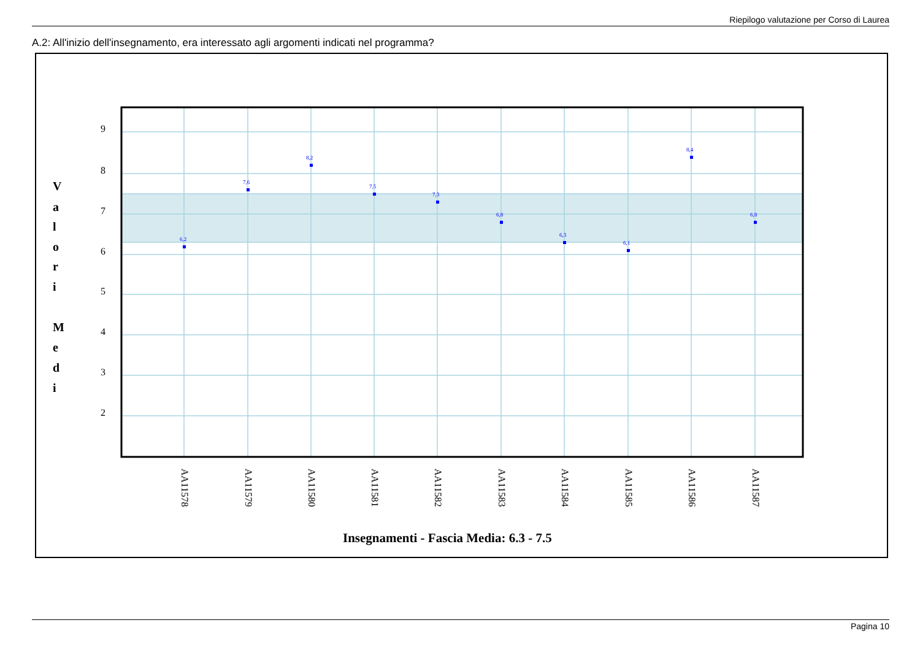Riepilogo valutazione per Corso di Laurea
A.2: All'inizio dell'insegnamento, era interessato agli argomenti indicati nel programma?
9
8
7
6
5
4
3
2
V
a
l
o
r
i
M
e
d
i
6,2
7,6
8,2
7,5
7,3
6,8
6,3
6,1
8,4
6,8
AA11578
AA11579
AA11580
AA11581
AA11582
AA11583
AA11584
AA11585
AA11586
AA11587
Insegnamenti - Fascia Media: 6.3 - 7.5
Pagina 10